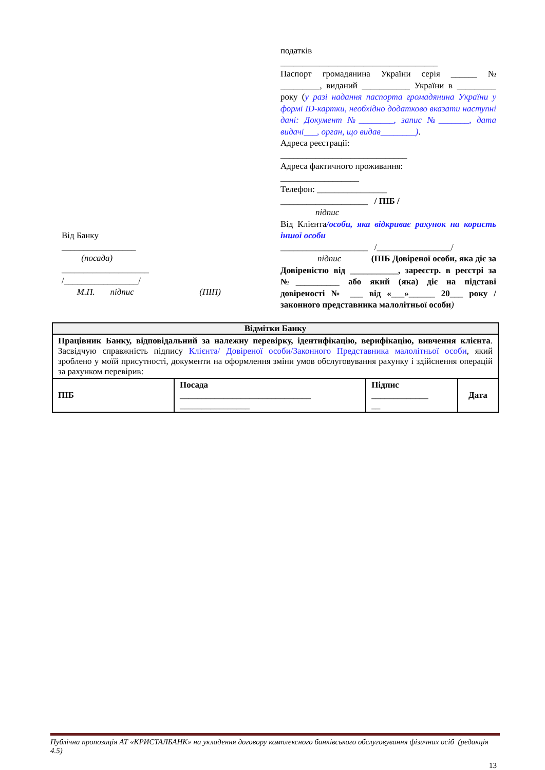Від Банку
_________________
(посада)
____________________
/_________________/
М.П. підпис (ПІП)
податків
____________________________________
Паспорт громадянина України серія ______ № _________, виданий ___________ України в _________ року (у разі надання паспорта громадянина України у формі ID-картки, необхідно додатково вказати наступні дані: Документ №________, запис №_______, дата видачі___, орган, що видав________).
Адреса реєстрації:
_____________________________
Адреса фактичного проживання:
__________________
Телефон: ________________
____________________ / ПІБ /
підпис
Від Клієнта/особи, яка відкриває рахунок на користь іншої особи
____________________ /_________________/
підпис (ПІБ Довіреної особи, яка діє за Довіреністю від ___________, зареєстр. в реєстрі за №__________ або який (яка) діє на підставі довіреності № ___ від «___»______ 20___ року / законного представника малолітньої особи)
| Відмітки Банку | | | |
| --- | --- | --- | --- |
| Працівник Банку, відповідальний за належну перевірку, ідентифікацію, верифікацію, вивчення клієнта . Засвідчую справжність підпису Клієнта/ Довіреної особи/Законного Представника малолітньої особи , який зроблено у моїй присутності, документи на оформлення зміни умов обслуговування рахунку і здійснення операцій за рахунком перевірив: | | | |
| ПІБ | Посада ______________________________ ________________ | Підпис _____________ __ | Дата |
Публічна пропозиція АТ «КРИСТАЛБАНК» на укладення договору комплексного банківського обслуговування фізичних осіб (редакція 4.5)
13